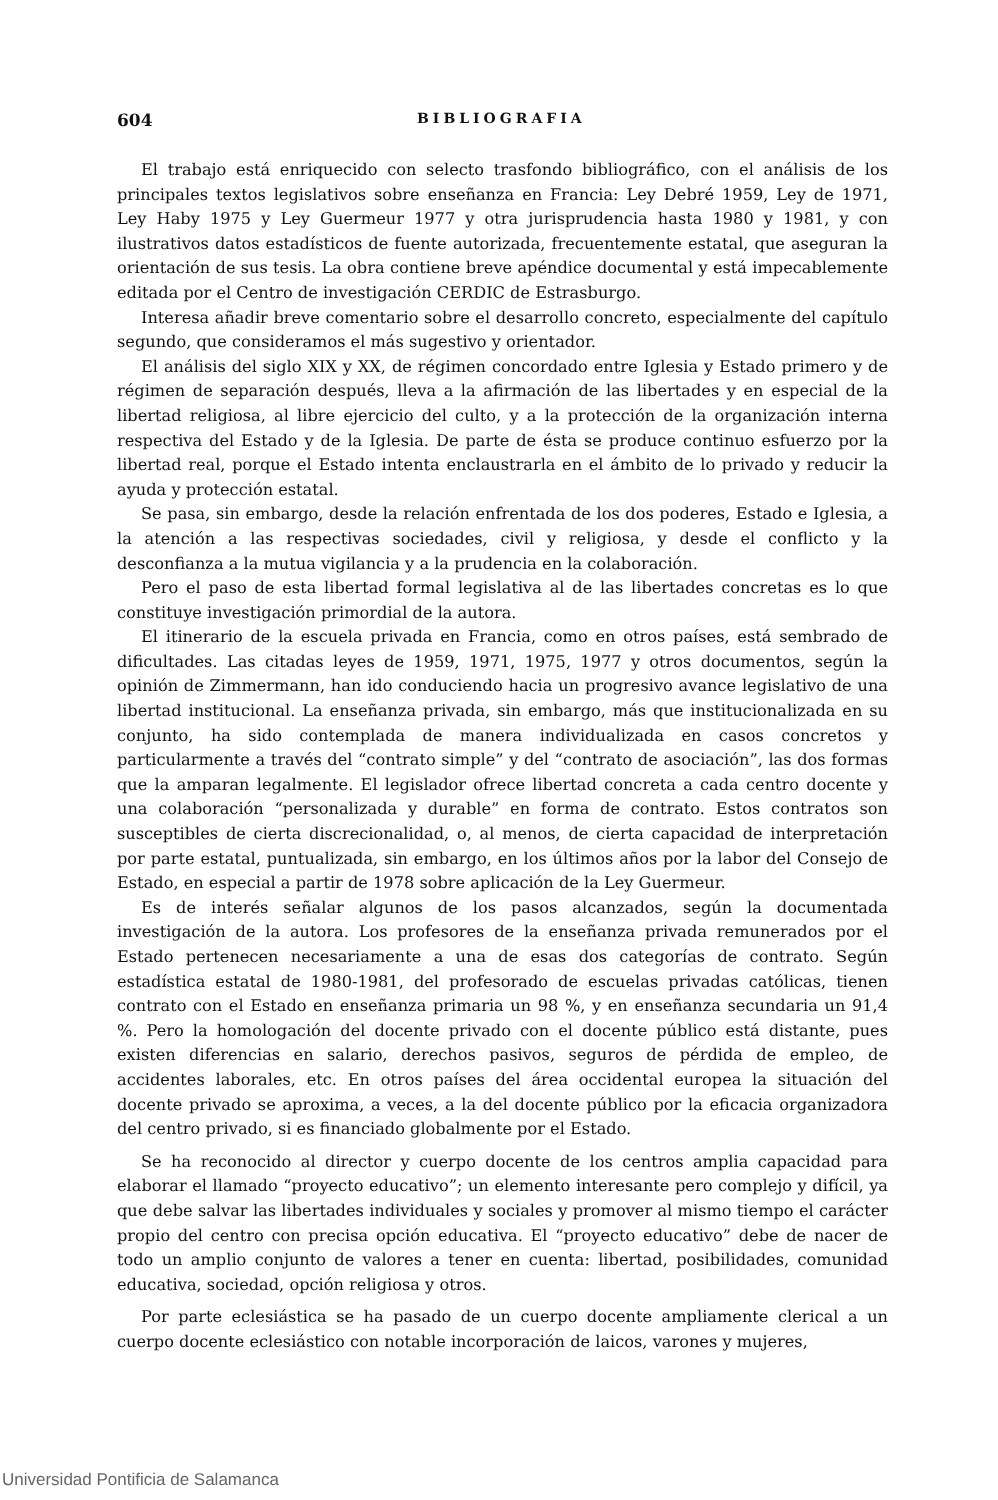604 BIBLIOGRAFIA
El trabajo está enriquecido con selecto trasfondo bibliográfico, con el análisis de los principales textos legislativos sobre enseñanza en Francia: Ley Debré 1959, Ley de 1971, Ley Haby 1975 y Ley Guermeur 1977 y otra jurisprudencia hasta 1980 y 1981, y con ilustrativos datos estadísticos de fuente autorizada, frecuentemente estatal, que aseguran la orientación de sus tesis. La obra contiene breve apéndice documental y está impecablemente editada por el Centro de investigación CERDIC de Estrasburgo.
Interesa añadir breve comentario sobre el desarrollo concreto, especialmente del capítulo segundo, que consideramos el más sugestivo y orientador.
El análisis del siglo XIX y XX, de régimen concordado entre Iglesia y Estado primero y de régimen de separación después, lleva a la afirmación de las libertades y en especial de la libertad religiosa, al libre ejercicio del culto, y a la protección de la organización interna respectiva del Estado y de la Iglesia. De parte de ésta se produce continuo esfuerzo por la libertad real, porque el Estado intenta enclaustrarla en el ámbito de lo privado y reducir la ayuda y protección estatal.
Se pasa, sin embargo, desde la relación enfrentada de los dos poderes, Estado e Iglesia, a la atención a las respectivas sociedades, civil y religiosa, y desde el conflicto y la desconfianza a la mutua vigilancia y a la prudencia en la colaboración.
Pero el paso de esta libertad formal legislativa al de las libertades concretas es lo que constituye investigación primordial de la autora.
El itinerario de la escuela privada en Francia, como en otros países, está sembrado de dificultades. Las citadas leyes de 1959, 1971, 1975, 1977 y otros documentos, según la opinión de Zimmermann, han ido conduciendo hacia un progresivo avance legislativo de una libertad institucional. La enseñanza privada, sin embargo, más que institucionalizada en su conjunto, ha sido contemplada de manera individualizada en casos concretos y particularmente a través del “contrato simple” y del “contrato de asociación”, las dos formas que la amparan legalmente. El legislador ofrece libertad concreta a cada centro docente y una colaboración “personalizada y durable” en forma de contrato. Estos contratos son susceptibles de cierta discrecionalidad, o, al menos, de cierta capacidad de interpretación por parte estatal, puntualizada, sin embargo, en los últimos años por la labor del Consejo de Estado, en especial a partir de 1978 sobre aplicación de la Ley Guermeur.
Es de interés señalar algunos de los pasos alcanzados, según la documentada investigación de la autora. Los profesores de la enseñanza privada remunerados por el Estado pertenecen necesariamente a una de esas dos categorías de contrato. Según estadística estatal de 1980-1981, del profesorado de escuelas privadas católicas, tienen contrato con el Estado en enseñanza primaria un 98 %, y en enseñanza secundaria un 91,4 %. Pero la homologación del docente privado con el docente público está distante, pues existen diferencias en salario, derechos pasivos, seguros de pérdida de empleo, de accidentes laborales, etc. En otros países del área occidental europea la situación del docente privado se aproxima, a veces, a la del docente público por la eficacia organizadora del centro privado, si es financiado globalmente por el Estado.
Se ha reconocido al director y cuerpo docente de los centros amplia capacidad para elaborar el llamado “proyecto educativo”; un elemento interesante pero complejo y difícil, ya que debe salvar las libertades individuales y sociales y promover al mismo tiempo el carácter propio del centro con precisa opción educativa. El “proyecto educativo” debe de nacer de todo un amplio conjunto de valores a tener en cuenta: libertad, posibilidades, comunidad educativa, sociedad, opción religiosa y otros.
Por parte eclesiástica se ha pasado de un cuerpo docente ampliamente clerical a un cuerpo docente eclesiástico con notable incorporación de laicos, varones y mujeres,
Universidad Pontificia de Salamanca